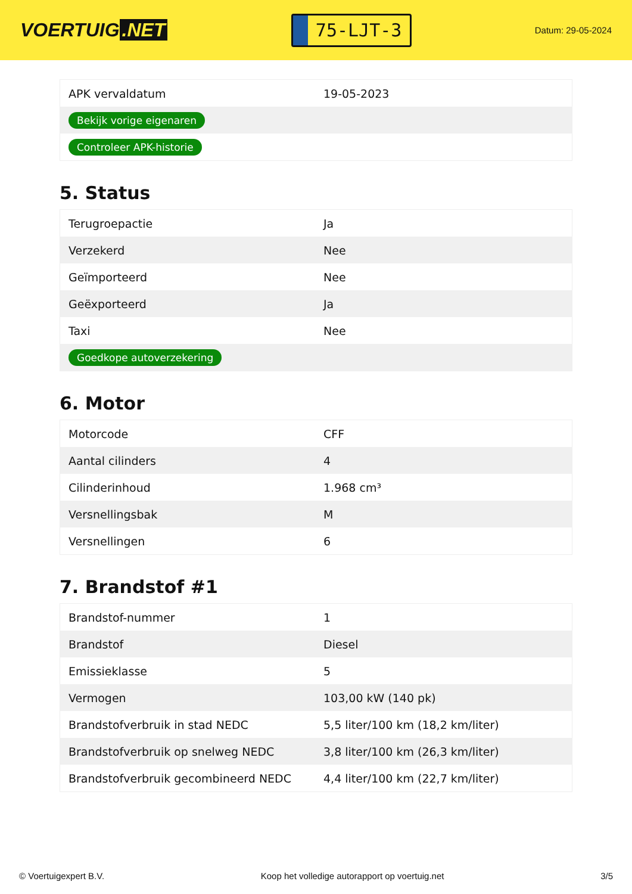VOERTUIG.NET
75-LJT-3
Datum: 29-05-2024
| APK vervaldatum | 19-05-2023 |
| Bekijk vorige eigenaren | |
| Controleer APK-historie | |
5. Status
| Terugroepactie | Ja |
| Verzekerd | Nee |
| Geïmporteerd | Nee |
| Geëxporteerd | Ja |
| Taxi | Nee |
| Goedkope autoverzekering | |
6. Motor
| Motorcode | CFF |
| Aantal cilinders | 4 |
| Cilinderinhoud | 1.968 cm³ |
| Versnellingsbak | M |
| Versnellingen | 6 |
7. Brandstof #1
| Brandstof-nummer | 1 |
| Brandstof | Diesel |
| Emissieklasse | 5 |
| Vermogen | 103,00 kW (140 pk) |
| Brandstofverbruik in stad NEDC | 5,5 liter/100 km (18,2 km/liter) |
| Brandstofverbruik op snelweg NEDC | 3,8 liter/100 km (26,3 km/liter) |
| Brandstofverbruik gecombineerd NEDC | 4,4 liter/100 km (22,7 km/liter) |
© Voertuigexpert B.V. Koop het volledige autorapport op voertuig.net 3/5